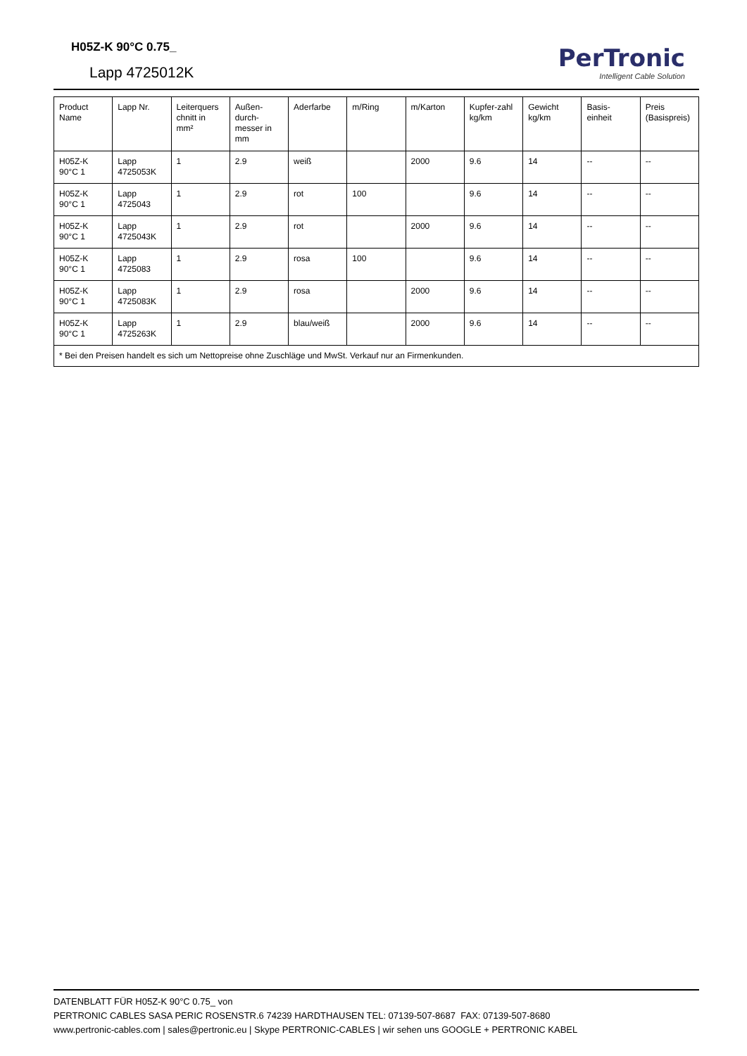H05Z-K 90°C 0.75_
Lapp 4725012K
PerTronic
Intelligent Cable Solution
| Product Name | Lapp Nr. | Leiterquers chnitt in mm² | Außen-durch-messer in mm | Aderfarbe | m/Ring | m/Karton | Kupfer-zahl kg/km | Gewicht kg/km | Basis-einheit | Preis (Basispreis) |
| --- | --- | --- | --- | --- | --- | --- | --- | --- | --- | --- |
| H05Z-K 90°C 1 | Lapp 4725053K | 1 | 2.9 | weiß | | 2000 | 9.6 | 14 | -- | -- |
| H05Z-K 90°C 1 | Lapp 4725043 | 1 | 2.9 | rot | 100 | | 9.6 | 14 | -- | -- |
| H05Z-K 90°C 1 | Lapp 4725043K | 1 | 2.9 | rot | | 2000 | 9.6 | 14 | -- | -- |
| H05Z-K 90°C 1 | Lapp 4725083 | 1 | 2.9 | rosa | 100 | | 9.6 | 14 | -- | -- |
| H05Z-K 90°C 1 | Lapp 4725083K | 1 | 2.9 | rosa | | 2000 | 9.6 | 14 | -- | -- |
| H05Z-K 90°C 1 | Lapp 4725263K | 1 | 2.9 | blau/weiß | | 2000 | 9.6 | 14 | -- | -- |
| * Bei den Preisen handelt es sich um Nettopreise ohne Zuschläge und MwSt. Verkauf nur an Firmenkunden. | | | | | | | | | | |
DATENBLATT FÜR H05Z-K 90°C 0.75_ von
PERTRONIC CABLES SASA PERIC ROSENSTR.6 74239 HARDTHAUSEN TEL: 07139-507-8687 FAX: 07139-507-8680
www.pertronic-cables.com | sales@pertronic.eu | Skype PERTRONIC-CABLES | wir sehen uns GOOGLE + PERTRONIC KABEL